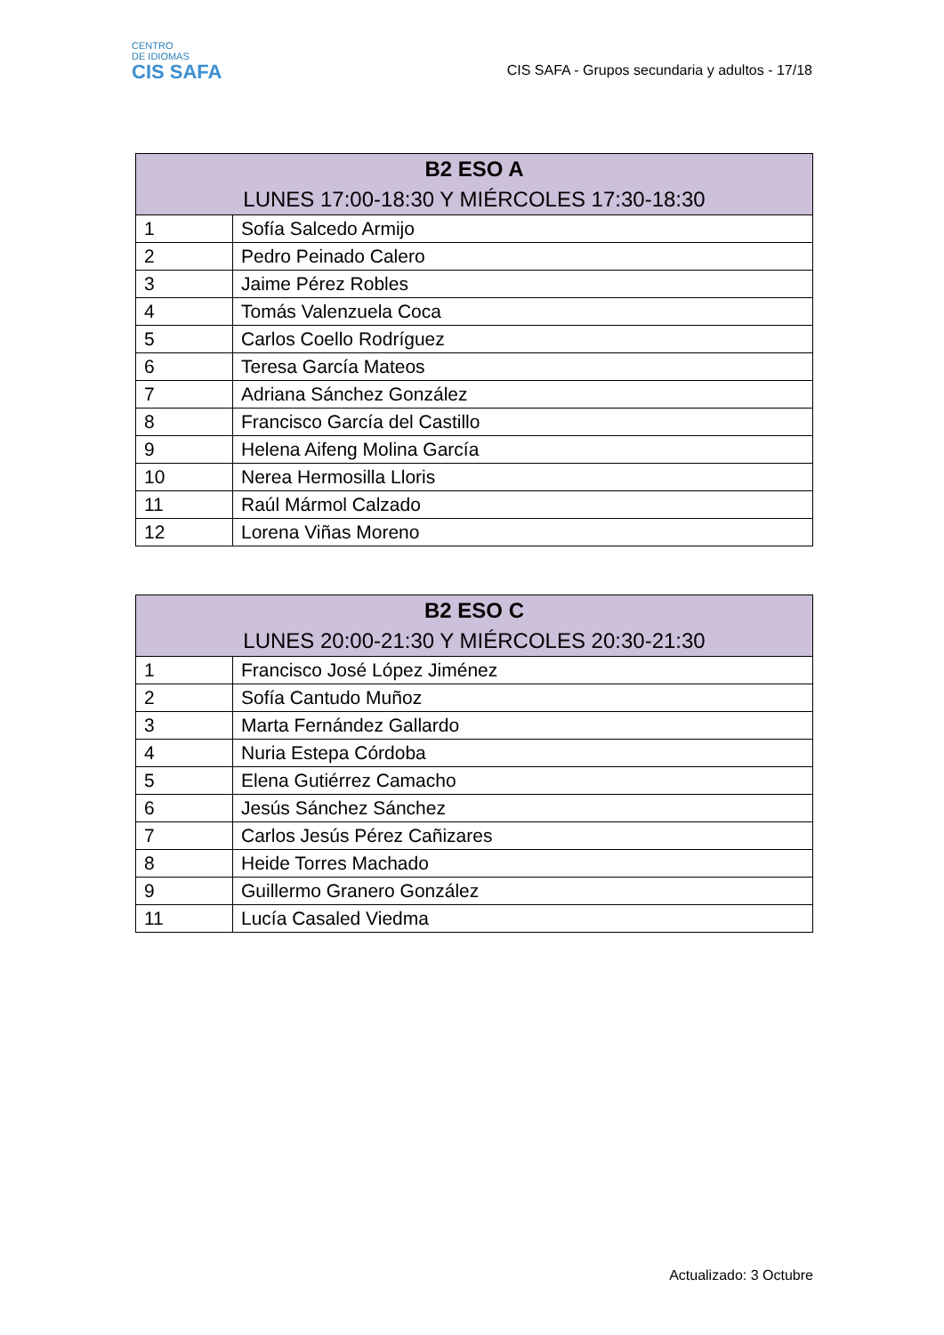CENTRO
DE IDIOMAS
CIS SAFA
CIS SAFA - Grupos secundaria y adultos - 17/18
| B2 ESO A LUNES 17:00-18:30 Y MIÉRCOLES 17:30-18:30 | |
| --- | --- |
| 1 | Sofía Salcedo Armijo |
| 2 | Pedro Peinado Calero |
| 3 | Jaime Pérez Robles |
| 4 | Tomás Valenzuela Coca |
| 5 | Carlos Coello Rodríguez |
| 6 | Teresa García Mateos |
| 7 | Adriana Sánchez González |
| 8 | Francisco García del Castillo |
| 9 | Helena Aifeng Molina García |
| 10 | Nerea Hermosilla Lloris |
| 11 | Raúl Mármol Calzado |
| 12 | Lorena Viñas Moreno |
| B2 ESO C LUNES 20:00-21:30 Y MIÉRCOLES 20:30-21:30 | |
| --- | --- |
| 1 | Francisco José López Jiménez |
| 2 | Sofía Cantudo Muñoz |
| 3 | Marta Fernández Gallardo |
| 4 | Nuria Estepa Córdoba |
| 5 | Elena Gutiérrez Camacho |
| 6 | Jesús Sánchez Sánchez |
| 7 | Carlos Jesús Pérez Cañizares |
| 8 | Heide Torres Machado |
| 9 | Guillermo Granero González |
| 11 | Lucía Casaled Viedma |
Actualizado: 3 Octubre